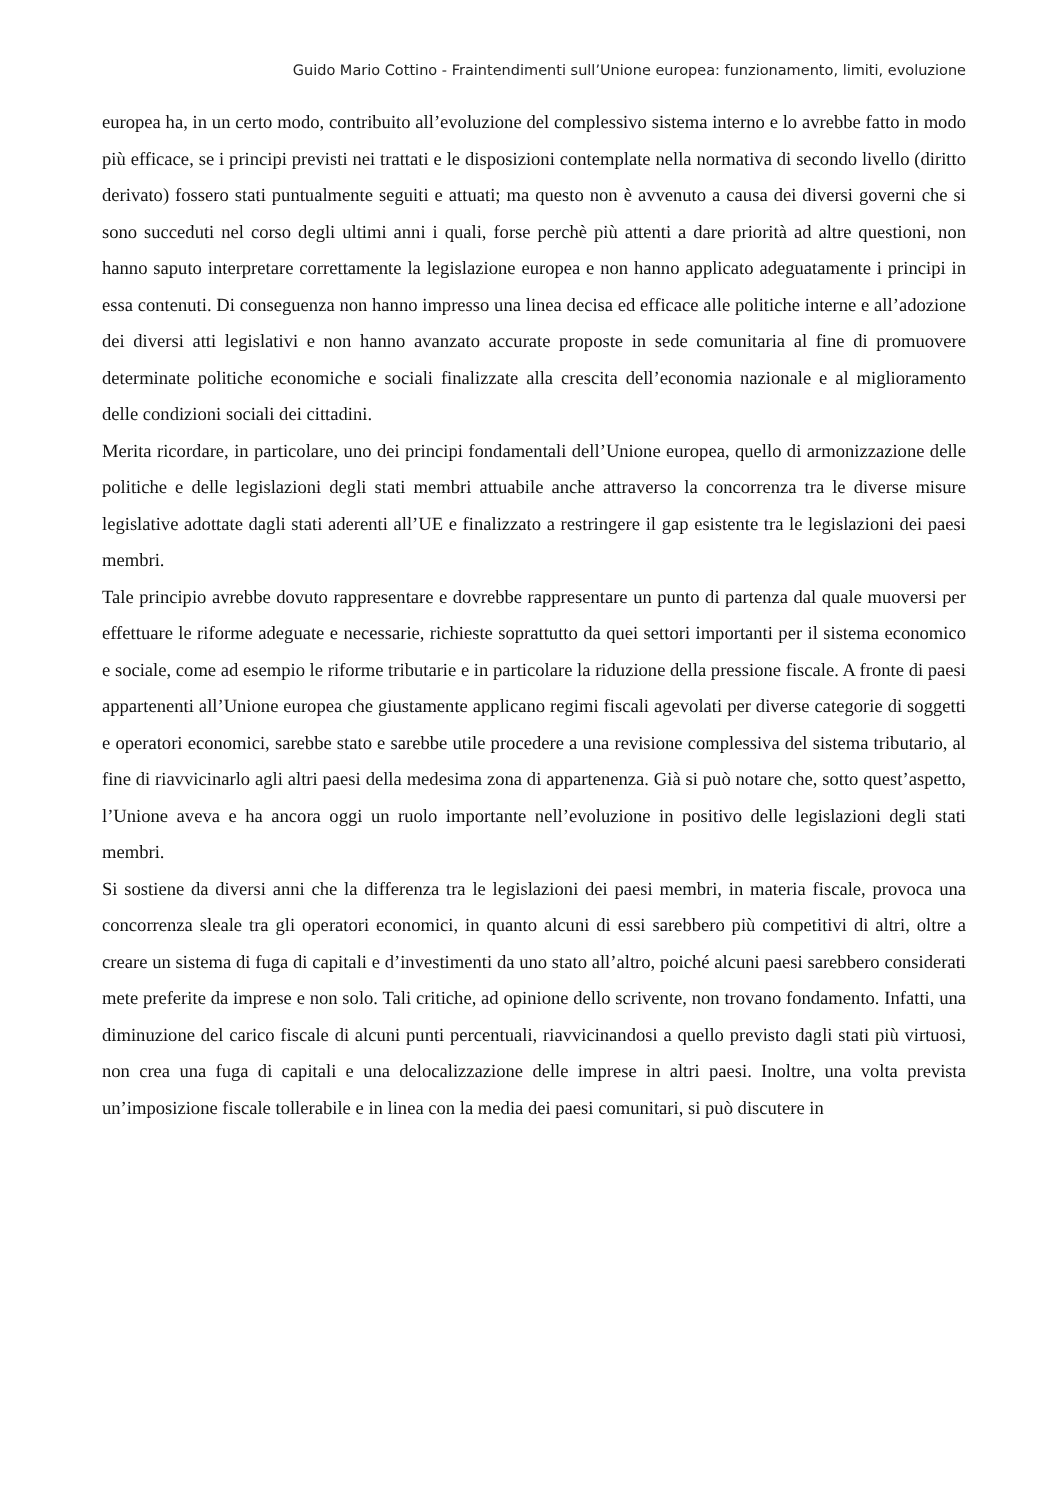Guido Mario Cottino - Fraintendimenti sull’Unione europea: funzionamento, limiti, evoluzione
europea ha, in un certo modo, contribuito all’evoluzione del complessivo sistema interno e lo avrebbe fatto in modo più efficace, se i principi previsti nei trattati e le disposizioni contemplate nella normativa di secondo livello (diritto derivato) fossero stati puntualmente seguiti e attuati; ma questo non è avvenuto a causa dei diversi governi che si sono succeduti nel corso degli ultimi anni i quali, forse perchè più attenti a dare priorità ad altre questioni, non hanno saputo interpretare correttamente la legislazione europea e non hanno applicato adeguatamente i principi in essa contenuti. Di conseguenza non hanno impresso una linea decisa ed efficace alle politiche interne e all’adozione dei diversi atti legislativi e non hanno avanzato accurate proposte in sede comunitaria al fine di promuovere determinate politiche economiche e sociali finalizzate alla crescita dell’economia nazionale e al miglioramento delle condizioni sociali dei cittadini.
Merita ricordare, in particolare, uno dei principi fondamentali dell’Unione europea, quello di armonizzazione delle politiche e delle legislazioni degli stati membri attuabile anche attraverso la concorrenza tra le diverse misure legislative adottate dagli stati aderenti all’UE e finalizzato a restringere il gap esistente tra le legislazioni dei paesi membri.
Tale principio avrebbe dovuto rappresentare e dovrebbe rappresentare un punto di partenza dal quale muoversi per effettuare le riforme adeguate e necessarie, richieste soprattutto da quei settori importanti per il sistema economico e sociale, come ad esempio le riforme tributarie e in particolare la riduzione della pressione fiscale. A fronte di paesi appartenenti all’Unione europea che giustamente applicano regimi fiscali agevolati per diverse categorie di soggetti e operatori economici, sarebbe stato e sarebbe utile procedere a una revisione complessiva del sistema tributario, al fine di riavvicinarlo agli altri paesi della medesima zona di appartenenza. Già si può notare che, sotto quest’aspetto, l’Unione aveva e ha ancora oggi un ruolo importante nell’evoluzione in positivo delle legislazioni degli stati membri.
Si sostiene da diversi anni che la differenza tra le legislazioni dei paesi membri, in materia fiscale, provoca una concorrenza sleale tra gli operatori economici, in quanto alcuni di essi sarebbero più competitivi di altri, oltre a creare un sistema di fuga di capitali e d’investimenti da uno stato all’altro, poiché alcuni paesi sarebbero considerati mete preferite da imprese e non solo. Tali critiche, ad opinione dello scrivente, non trovano fondamento. Infatti, una diminuzione del carico fiscale di alcuni punti percentuali, riavvicinandosi a quello previsto dagli stati più virtuosi, non crea una fuga di capitali e una delocalizzazione delle imprese in altri paesi. Inoltre, una volta prevista un’imposizione fiscale tollerabile e in linea con la media dei paesi comunitari, si può discutere in